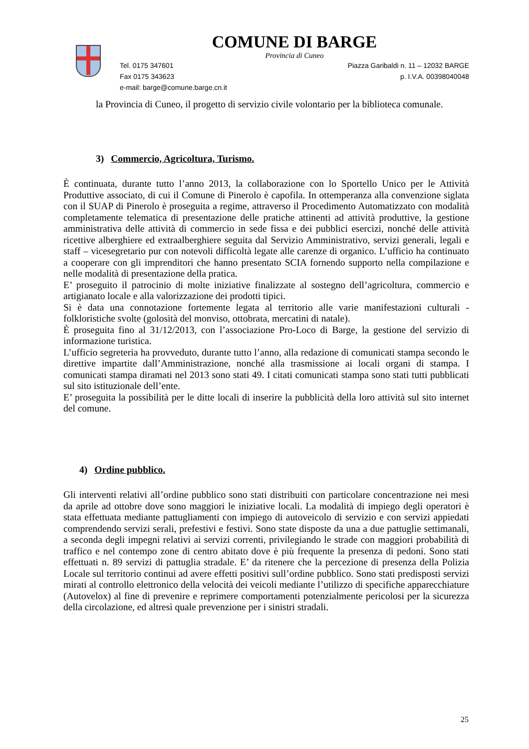COMUNE DI BARGE
Provincia di Cuneo
Tel. 0175 347601 Piazza Garibaldi n. 11 – 12032 BARGE
Fax 0175 343623 p. I.V.A. 00398040048
e-mail: barge@comune.barge.cn.it
la Provincia di Cuneo, il progetto di servizio civile volontario per la biblioteca comunale.
3) Commercio, Agricoltura, Turismo.
È continuata, durante tutto l’anno 2013, la collaborazione con lo Sportello Unico per le Attività Produttive associato, di cui il Comune di Pinerolo è capofila. In ottemperanza alla convenzione siglata con il SUAP di Pinerolo è proseguita a regime, attraverso il Procedimento Automatizzato con modalità completamente telematica di presentazione delle pratiche attinenti ad attività produttive, la gestione amministrativa delle attività di commercio in sede fissa e dei pubblici esercizi, nonché delle attività ricettive alberghiere ed extraalberghiere seguita dal Servizio Amministrativo, servizi generali, legali e staff – vicesegretario pur con notevoli difficoltà legate alle carenze di organico. L’ufficio ha continuato a cooperare con gli imprenditori che hanno presentato SCIA fornendo supporto nella compilazione e nelle modalità di presentazione della pratica.
E’ proseguito il patrocinio di molte iniziative finalizzate al sostegno dell’agricoltura, commercio e artigianato locale e alla valorizzazione dei prodotti tipici.
Si è data una connotazione fortemente legata al territorio alle varie manifestazioni culturali - folkloristiche svolte (golosità del monviso, ottobrata, mercatini di natale).
È proseguita fino al 31/12/2013, con l’associazione Pro-Loco di Barge, la gestione del servizio di informazione turistica.
L’ufficio segreteria ha provveduto, durante tutto l’anno, alla redazione di comunicati stampa secondo le direttive impartite dall’Amministrazione, nonché alla trasmissione ai locali organi di stampa. I comunicati stampa diramati nel 2013 sono stati 49. I citati comunicati stampa sono stati tutti pubblicati sul sito istituzionale dell’ente.
E’ proseguita la possibilità per le ditte locali di inserire la pubblicità della loro attività sul sito internet del comune.
4) Ordine pubblico.
Gli interventi relativi all’ordine pubblico sono stati distribuiti con particolare concentrazione nei mesi da aprile ad ottobre dove sono maggiori le iniziative locali. La modalità di impiego degli operatori è stata effettuata mediante pattugliamenti con impiego di autoveicolo di servizio e con servizi appiedati comprendendo servizi serali, prefestivi e festivi. Sono state disposte da una a due pattuglie settimanali, a seconda degli impegni relativi ai servizi correnti, privilegiando le strade con maggiori probabilità di traffico e nel contempo zone di centro abitato dove è più frequente la presenza di pedoni. Sono stati effettuati n. 89 servizi di pattuglia stradale. E’ da ritenere che la percezione di presenza della Polizia Locale sul territorio continui ad avere effetti positivi sull’ordine pubblico. Sono stati predisposti servizi mirati al controllo elettronico della velocità dei veicoli mediante l’utilizzo di specifiche apparecchiature (Autovelox) al fine di prevenire e reprimere comportamenti potenzialmente pericolosi per la sicurezza della circolazione, ed altresì quale prevenzione per i sinistri stradali.
25